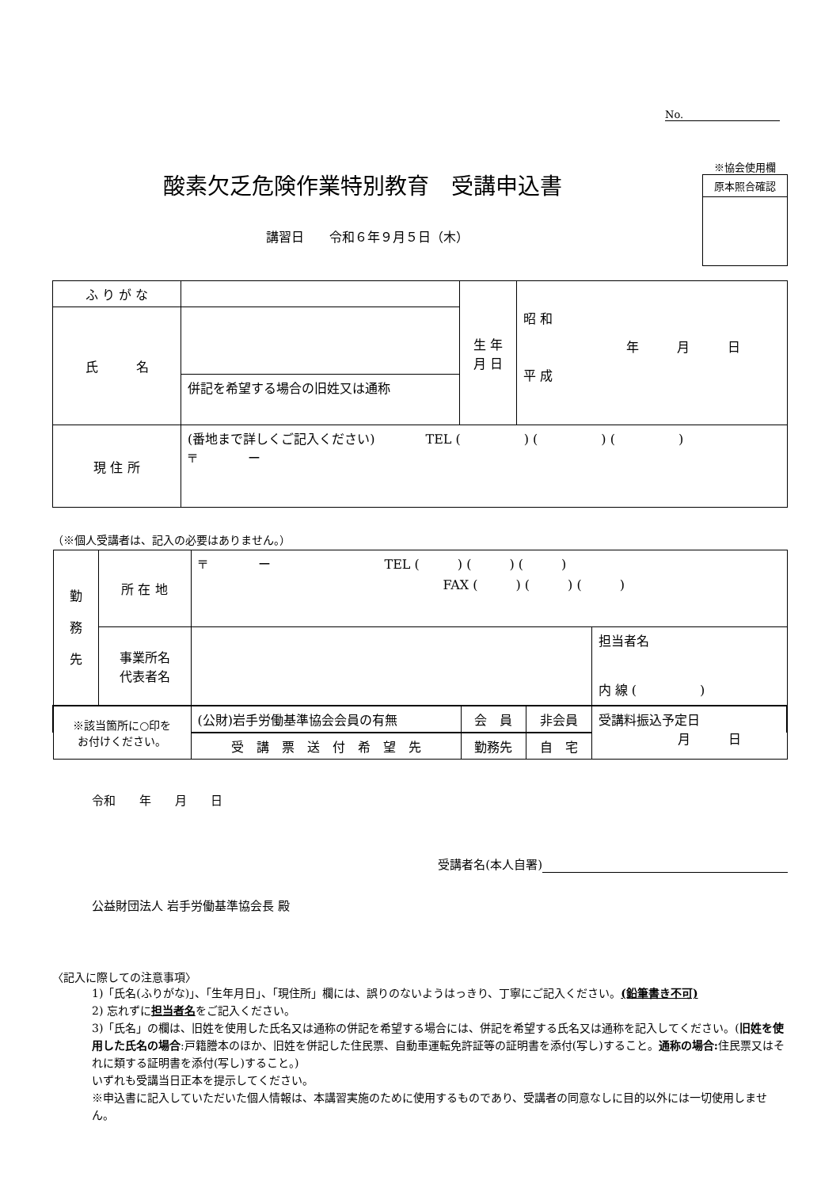No.
酸素欠乏危険作業特別教育　受講申込書
※協会使用欄
原本照合確認
講習日　　令和６年９月５日（木）
| ふ り が な | | 生 年 月 日 | 昭 和 年 月 日 平 成 |
| 氏 名 | | | |
| | 併記を希望する場合の旧姓又は通称 | | |
| 現 住 所 | (番地まで詳しくご記入ください) TEL ( ) ( ) ( ) 〒 ー | | |
（※個人受講者は、記入の必要はありません。）
| 勤 務 先 | 所 在 地 | 〒 ー TEL ( ) ( ) ( ) FAX ( ) ( ) ( ) | | | |
| | 事業所名 代表者名 | | | | 担当者名 内 線 ( ) |
| ※該当箇所に○印を お付けください。 | | (公財)岩手労働基準協会会員の有無 | 会 員 | 非会員 | 受講料振込予定日 月 日 |
| | | 受 講 票 送 付 希 望 先 | 勤務先 | 自 宅 | |
令和　　年　　月　　日
受講者名(本人自署)
公益財団法人 岩手労働基準協会長 殿
〈記入に際しての注意事項〉
1)「氏名(ふりがな)」、「生年月日」、「現住所」欄には、誤りのないようはっきり、丁寧にご記入ください。(鉛筆書き不可)
2) 忘れずに担当者名をご記入ください。
3)「氏名」の欄は、旧姓を使用した氏名又は通称の併記を希望する場合には、併記を希望する氏名又は通称を記入してください。(旧姓を使用した氏名の場合:戸籍謄本のほか、旧姓を併記した住民票、自動車運転免許証等の証明書を添付(写し)すること。通称の場合: 住民票又はそれに類する証明書を添付(写し)すること。)
いずれも受講当日正本を提示してください。
※申込書に記入していただいた個人情報は、本講習実施のために使用するものであり、受講者の同意なしに目的以外には一切使用しません。